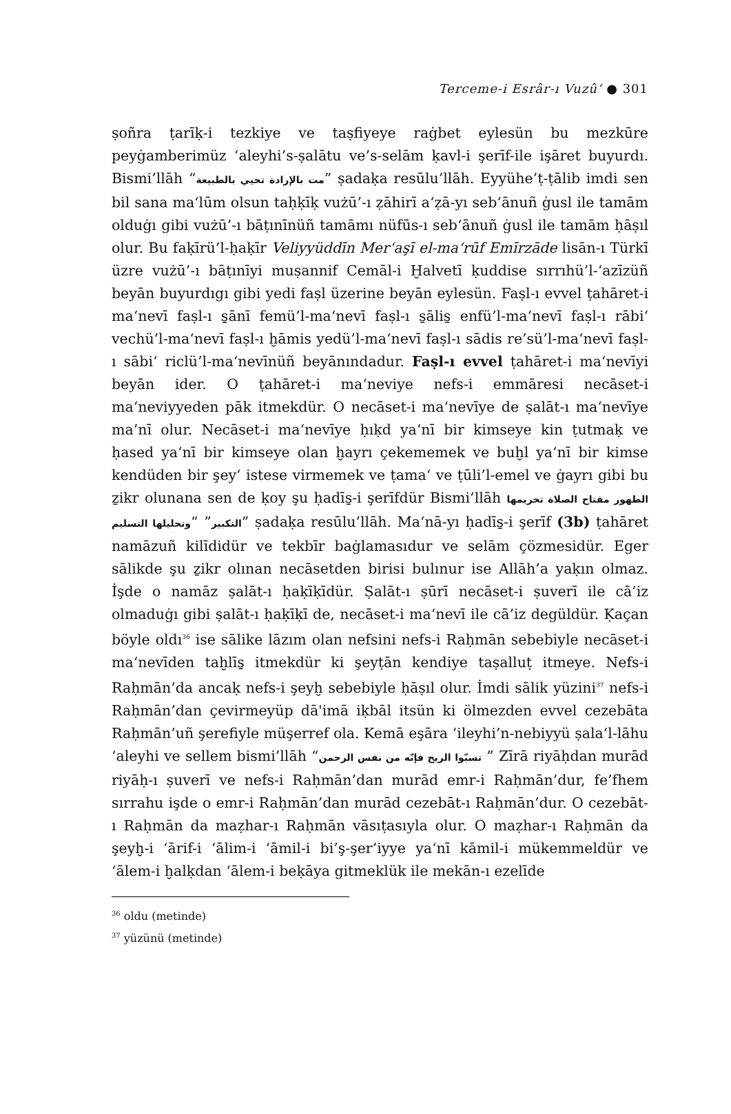Terceme-i Esrâr-ı Vuzû‘ ● 301
ṣoñra ṭarīḳ-i tezkiye ve taṣfiyeye raġbet eylesün bu mezkūre peyġamberimüz ‘aleyhi’s-ṣalātu ve’s-selām ḳavl-i şerīf-ile işāret buyurdı. Bismi’llāh “مت بالإرادة تحيي بالطبيعة” ṣadaḳa resūlu’llāh. Eyyühe’ṭ-ṭālib imdi sen bil sana ma‘lūm olsun taḥḳīḳ vużū’-ı ẓāhirī a‘ẓā-yı seb‘ānuñ ġusl ile tamām olduġı gibi vużū’-ı bāṭınīnüñ tamāmı nüfūs-ı seb‘ānuñ ġusl ile tamām ḥāṣıl olur. Bu faḳīrü’l-ḥaḳīr Veliyyüddīn Mer‘aşī el-ma‘rūf Emīrzāde lisān-ı Türkī üzre vużū’-ı bāṭınīyi muṣannif Cemāl-i Ḫalvetī ḳuddise sırrıhü’l-‘azīzüñ beyān buyurdıgı gibi yedi faṣl üzerine beyān eylesün. Faṣl-ı evvel ṭahāret-i ma‘nevī faṣl-ı s̱ānī femü’l-ma‘nevī faṣl-ı s̱ālis̱ enfü’l-ma‘nevī faṣl-ı rābi‘ vechü’l-ma‘nevī faṣl-ı ḫāmis yedü’l-ma‘nevī faṣl-ı sādis re’sü’l-ma‘nevī faṣl-ı sābi‘ riclü’l-ma‘nevīnüñ beyānındadur. Faṣl-ı evvel ṭahāret-i ma‘nevīyi beyān ider. O ṭahāret-i ma‘neviye nefs-i emmāresi necāset-i ma‘neviyyeden pāk itmekdür. O necāset-i ma‘nevīye de ṣalāt-ı ma‘nevīye ma’nī olur. Necāset-i ma‘nevīye ḥıḳd ya‘nī bir kimseye kin ṭutmaḳ ve ḥased ya‘nī bir kimseye olan ḫayrı çekememek ve buḫl ya‘nī bir kimse kendüden bir şey‘ istese virmemek ve ṭama‘ ve ṭūli’l-emel ve ġayrı gibi bu ẕikr olunana sen de ḳoy şu ḥadīs̱-i şerīfdür Bismi’llāh الطهور مفتاح الصلاة تحريمها التكبير” “وتحليلها التسليم” ṣadaḳa resūlu’llāh. Ma‘nā-yı ḥadīs̱-i şerīf (3b) ṭahāret namāzuñ kilīdidür ve tekbīr baġlamasıdur ve selām çözmesidür. Eger sālikde şu ẕikr olınan necāsetden birisi bulınur ise Allāh’a yaḳın olmaz. İşde o namāz ṣalāt-ı ḥaḳīḳīdür. Ṣalāt-ı ṣūrī necāset-i ṣuverī ile cā’iz olmaduġı gibi ṣalāt-ı ḥaḳīḳī de, necāset-i ma‘nevī ile cā’iz degüldür. Ḳaçan böyle oldı<sup>36</sup> ise sālike lāzım olan nefsini nefs-i Raḥmān sebebiyle necāset-i ma‘nevīden taḫlīs̱ itmekdür ki şeyṭān kendiye taṣalluṭ itmeye. Nefs-i Raḥmān’da ancaḳ nefs-i şeyḫ sebebiyle ḥāṣıl olur. İmdi sālik yüzini<sup>37</sup> nefs-i Raḥmān’dan çevirmeyüp dā'imā iḳbāl itsün ki ölmezden evvel cezebāta Raḥmān’uñ şerefiyle müşerref ola. Kemā eşāra ‘ileyhi’n-nebiyyü ṣala’l-lāhu ‘aleyhi ve sellem bismi’llāh “تسبّوا الريح فإنّه من نفس الرحمن ” Zīrā riyāḥdan murād riyāḥ-ı ṣuverī ve nefs-i Raḥmān’dan murād emr-i Raḥmān’dur, fe’fhem sırrahu işde o emr-i Raḥmān’dan murād cezebāt-ı Raḥmān’dur. O cezebāt-ı Raḥmān da maẓhar-ı Raḥmān vāsıṭasıyla olur. O maẓhar-ı Raḥmān da şeyḫ-i ‘ārif-i ‘ālim-i ‘āmil-i bi’ş-şer’iyye ya‘nī kāmil-i mükemmeldür ve ‘ālem-i ḫalḳdan ‘ālem-i beḳāya gitmeklük ile mekān-ı ezelīde
<sup>36</sup> oldu (metinde)
<sup>37</sup> yüzünü (metinde)